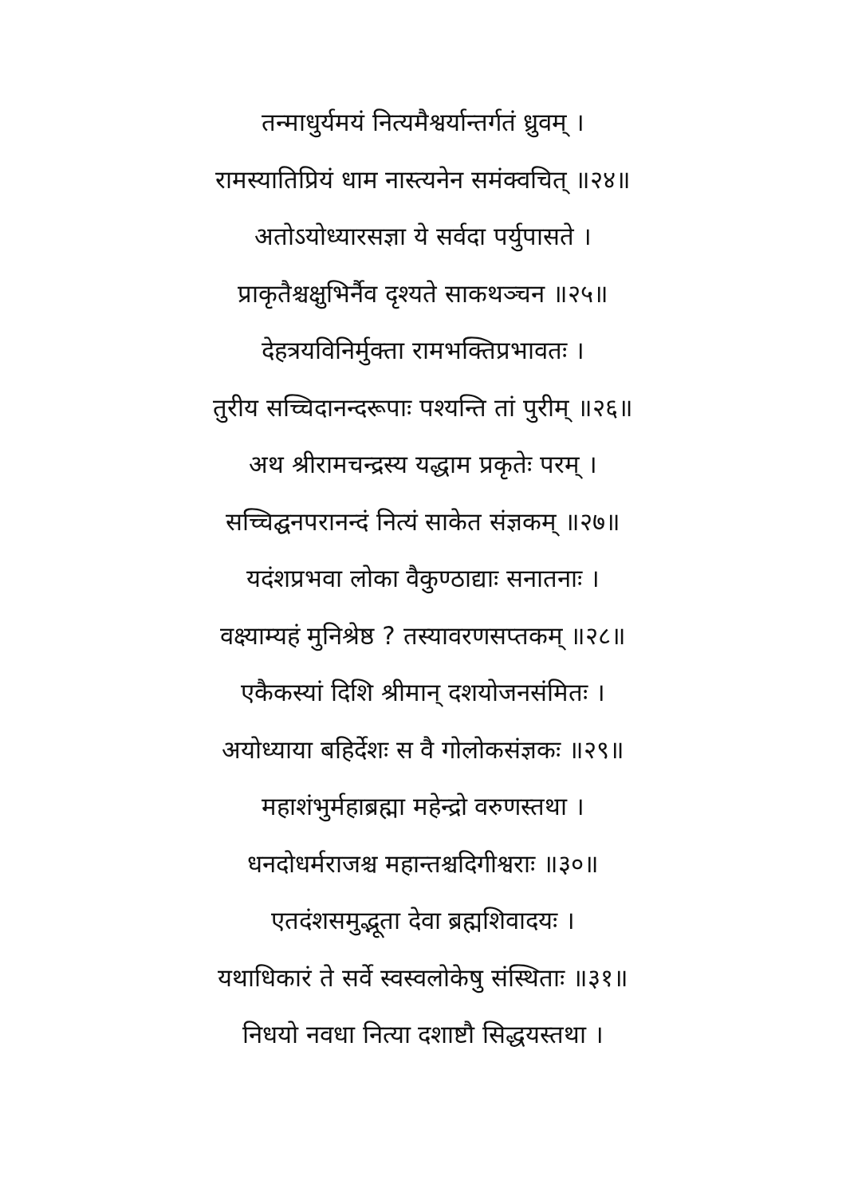तन्माधुर्यमयं नित्यमैश्वर्यान्तर्गतं ध्रुवम् ।
रामस्यातिप्रियं धाम नास्त्यनेन समंक्वचित् ॥२४॥
अतोऽयोध्यारसज्ञा ये सर्वदा पर्युपासते ।
प्राकृतैश्चक्षुभिर्नैव दृश्यते साकथञ्चन ॥२५॥
देहत्रयविनिर्मुक्ता रामभक्तिप्रभावतः ।
तुरीय सच्चिदानन्दरूपाः पश्यन्ति तां पुरीम् ॥२६॥
अथ श्रीरामचन्द्रस्य यद्धाम प्रकृतेः परम् ।
सच्चिद्घनपरानन्दं नित्यं साकेत संज्ञकम् ॥२७॥
यदंशप्रभवा लोका वैकुण्ठाद्याः सनातनाः ।
वक्ष्याम्यहं मुनिश्रेष्ठ ? तस्यावरणसप्तकम् ॥२८॥
एकैकस्यां दिशि श्रीमान् दशयोजनसंमितः ।
अयोध्याया बहिर्देशः स वै गोलोकसंज्ञकः ॥२९॥
महाशंभुर्महाब्रह्मा महेन्द्रो वरुणस्तथा ।
धनदोधर्मराजश्च महान्तश्चदिगीश्वराः ॥३०॥
एतदंशसमुद्भूता देवा ब्रह्मशिवादयः ।
यथाधिकारं ते सर्वे स्वस्वलोकेषु संस्थिताः ॥३१॥
निधयो नवधा नित्या दशाष्टौ सिद्धयस्तथा ।